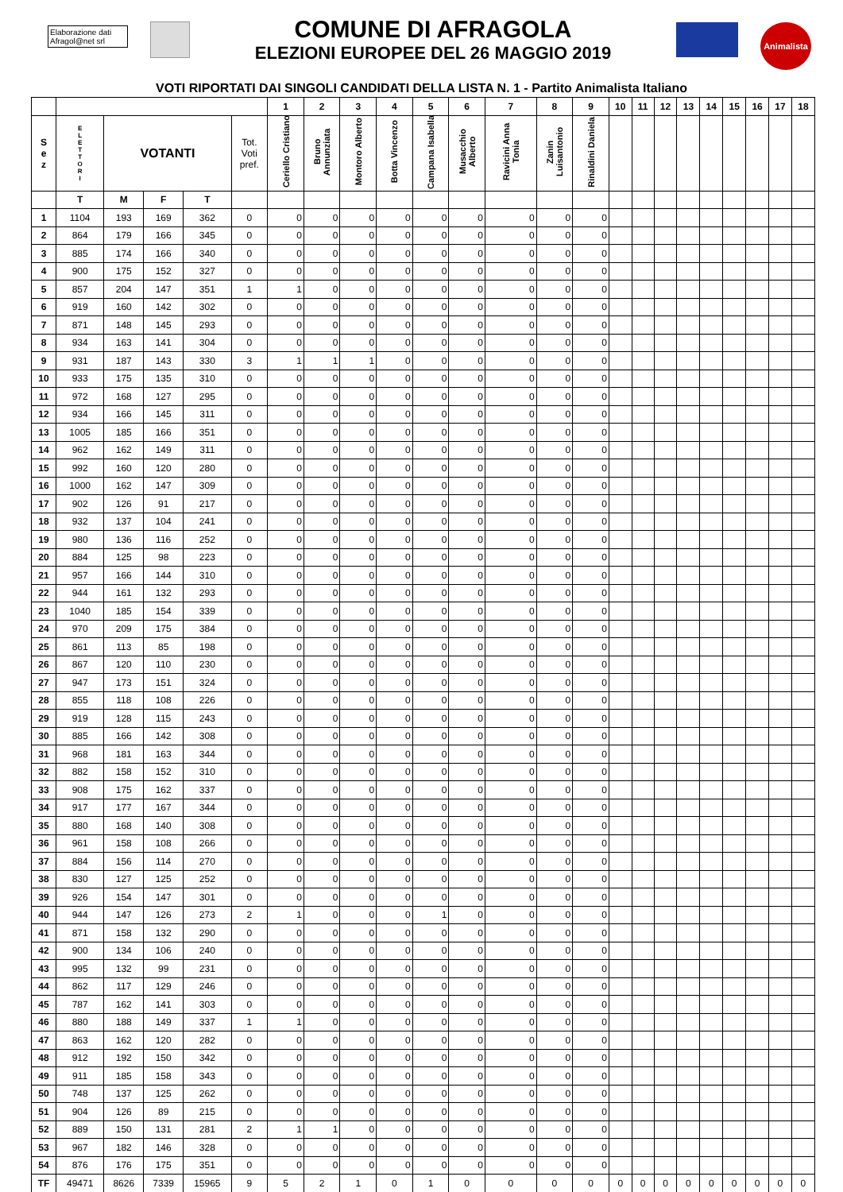Elaborazione dati
Afragol@net srl
COMUNE DI AFRAGOLA
ELEZIONI EUROPEE DEL 26 MAGGIO 2019
Animalista
VOTI RIPORTATI DAI SINGOLI CANDIDATI DELLA LISTA N. 1 - Partito Animalista Italiano
| | | | | | | 1 | 2 | 3 | 4 | 5 | 6 | 7 | 8 | 9 | 10 | 11 | 12 | 13 | 14 | 15 | 16 | 17 | 18 |
| --- | --- | --- | --- | --- | --- | --- | --- | --- | --- | --- | --- | --- | --- | --- | --- | --- | --- | --- | --- | --- | --- | --- | --- |
| S e z | E L E T T O R I | VOTANTI | | | Tot. Voti pref. | Ceriello Cristiano | Bruno Annunziata | Montoro Alberto | Botta Vincenzo | Campana Isabella | Musacchio Alberto | Ravicini Anna Tonia | Zanin Luisantonio | Rinaldini Daniela | | | | | | | | | |
| | T | M | F | T | | | | | | | | | | | | | | | | | | | |
| 1 | 1104 | 193 | 169 | 362 | 0 | 0 | 0 | 0 | 0 | 0 | 0 | 0 | 0 | 0 | | | | | | | | | |
| 2 | 864 | 179 | 166 | 345 | 0 | 0 | 0 | 0 | 0 | 0 | 0 | 0 | 0 | 0 | | | | | | | | | |
| 3 | 885 | 174 | 166 | 340 | 0 | 0 | 0 | 0 | 0 | 0 | 0 | 0 | 0 | 0 | | | | | | | | | |
| 4 | 900 | 175 | 152 | 327 | 0 | 0 | 0 | 0 | 0 | 0 | 0 | 0 | 0 | 0 | | | | | | | | | |
| 5 | 857 | 204 | 147 | 351 | 1 | 1 | 0 | 0 | 0 | 0 | 0 | 0 | 0 | 0 | | | | | | | | | |
| 6 | 919 | 160 | 142 | 302 | 0 | 0 | 0 | 0 | 0 | 0 | 0 | 0 | 0 | 0 | | | | | | | | | |
| 7 | 871 | 148 | 145 | 293 | 0 | 0 | 0 | 0 | 0 | 0 | 0 | 0 | 0 | 0 | | | | | | | | | |
| 8 | 934 | 163 | 141 | 304 | 0 | 0 | 0 | 0 | 0 | 0 | 0 | 0 | 0 | 0 | | | | | | | | | |
| 9 | 931 | 187 | 143 | 330 | 3 | 1 | 1 | 1 | 0 | 0 | 0 | 0 | 0 | 0 | | | | | | | | | |
| 10 | 933 | 175 | 135 | 310 | 0 | 0 | 0 | 0 | 0 | 0 | 0 | 0 | 0 | 0 | | | | | | | | | |
| 11 | 972 | 168 | 127 | 295 | 0 | 0 | 0 | 0 | 0 | 0 | 0 | 0 | 0 | 0 | | | | | | | | | |
| 12 | 934 | 166 | 145 | 311 | 0 | 0 | 0 | 0 | 0 | 0 | 0 | 0 | 0 | 0 | | | | | | | | | |
| 13 | 1005 | 185 | 166 | 351 | 0 | 0 | 0 | 0 | 0 | 0 | 0 | 0 | 0 | 0 | | | | | | | | | |
| 14 | 962 | 162 | 149 | 311 | 0 | 0 | 0 | 0 | 0 | 0 | 0 | 0 | 0 | 0 | | | | | | | | | |
| 15 | 992 | 160 | 120 | 280 | 0 | 0 | 0 | 0 | 0 | 0 | 0 | 0 | 0 | 0 | | | | | | | | | |
| 16 | 1000 | 162 | 147 | 309 | 0 | 0 | 0 | 0 | 0 | 0 | 0 | 0 | 0 | 0 | | | | | | | | | |
| 17 | 902 | 126 | 91 | 217 | 0 | 0 | 0 | 0 | 0 | 0 | 0 | 0 | 0 | 0 | | | | | | | | | |
| 18 | 932 | 137 | 104 | 241 | 0 | 0 | 0 | 0 | 0 | 0 | 0 | 0 | 0 | 0 | | | | | | | | | |
| 19 | 980 | 136 | 116 | 252 | 0 | 0 | 0 | 0 | 0 | 0 | 0 | 0 | 0 | 0 | | | | | | | | | |
| 20 | 884 | 125 | 98 | 223 | 0 | 0 | 0 | 0 | 0 | 0 | 0 | 0 | 0 | 0 | | | | | | | | | |
| 21 | 957 | 166 | 144 | 310 | 0 | 0 | 0 | 0 | 0 | 0 | 0 | 0 | 0 | 0 | | | | | | | | | |
| 22 | 944 | 161 | 132 | 293 | 0 | 0 | 0 | 0 | 0 | 0 | 0 | 0 | 0 | 0 | | | | | | | | | |
| 23 | 1040 | 185 | 154 | 339 | 0 | 0 | 0 | 0 | 0 | 0 | 0 | 0 | 0 | 0 | | | | | | | | | |
| 24 | 970 | 209 | 175 | 384 | 0 | 0 | 0 | 0 | 0 | 0 | 0 | 0 | 0 | 0 | | | | | | | | | |
| 25 | 861 | 113 | 85 | 198 | 0 | 0 | 0 | 0 | 0 | 0 | 0 | 0 | 0 | 0 | | | | | | | | | |
| 26 | 867 | 120 | 110 | 230 | 0 | 0 | 0 | 0 | 0 | 0 | 0 | 0 | 0 | 0 | | | | | | | | | |
| 27 | 947 | 173 | 151 | 324 | 0 | 0 | 0 | 0 | 0 | 0 | 0 | 0 | 0 | 0 | | | | | | | | | |
| 28 | 855 | 118 | 108 | 226 | 0 | 0 | 0 | 0 | 0 | 0 | 0 | 0 | 0 | 0 | | | | | | | | | |
| 29 | 919 | 128 | 115 | 243 | 0 | 0 | 0 | 0 | 0 | 0 | 0 | 0 | 0 | 0 | | | | | | | | | |
| 30 | 885 | 166 | 142 | 308 | 0 | 0 | 0 | 0 | 0 | 0 | 0 | 0 | 0 | 0 | | | | | | | | | |
| 31 | 968 | 181 | 163 | 344 | 0 | 0 | 0 | 0 | 0 | 0 | 0 | 0 | 0 | 0 | | | | | | | | | |
| 32 | 882 | 158 | 152 | 310 | 0 | 0 | 0 | 0 | 0 | 0 | 0 | 0 | 0 | 0 | | | | | | | | | |
| 33 | 908 | 175 | 162 | 337 | 0 | 0 | 0 | 0 | 0 | 0 | 0 | 0 | 0 | 0 | | | | | | | | | |
| 34 | 917 | 177 | 167 | 344 | 0 | 0 | 0 | 0 | 0 | 0 | 0 | 0 | 0 | 0 | | | | | | | | | |
| 35 | 880 | 168 | 140 | 308 | 0 | 0 | 0 | 0 | 0 | 0 | 0 | 0 | 0 | 0 | | | | | | | | | |
| 36 | 961 | 158 | 108 | 266 | 0 | 0 | 0 | 0 | 0 | 0 | 0 | 0 | 0 | 0 | | | | | | | | | |
| 37 | 884 | 156 | 114 | 270 | 0 | 0 | 0 | 0 | 0 | 0 | 0 | 0 | 0 | 0 | | | | | | | | | |
| 38 | 830 | 127 | 125 | 252 | 0 | 0 | 0 | 0 | 0 | 0 | 0 | 0 | 0 | 0 | | | | | | | | | |
| 39 | 926 | 154 | 147 | 301 | 0 | 0 | 0 | 0 | 0 | 0 | 0 | 0 | 0 | 0 | | | | | | | | | |
| 40 | 944 | 147 | 126 | 273 | 2 | 1 | 0 | 0 | 0 | 1 | 0 | 0 | 0 | 0 | | | | | | | | | |
| 41 | 871 | 158 | 132 | 290 | 0 | 0 | 0 | 0 | 0 | 0 | 0 | 0 | 0 | 0 | | | | | | | | | |
| 42 | 900 | 134 | 106 | 240 | 0 | 0 | 0 | 0 | 0 | 0 | 0 | 0 | 0 | 0 | | | | | | | | | |
| 43 | 995 | 132 | 99 | 231 | 0 | 0 | 0 | 0 | 0 | 0 | 0 | 0 | 0 | 0 | | | | | | | | | |
| 44 | 862 | 117 | 129 | 246 | 0 | 0 | 0 | 0 | 0 | 0 | 0 | 0 | 0 | 0 | | | | | | | | | |
| 45 | 787 | 162 | 141 | 303 | 0 | 0 | 0 | 0 | 0 | 0 | 0 | 0 | 0 | 0 | | | | | | | | | |
| 46 | 880 | 188 | 149 | 337 | 1 | 1 | 0 | 0 | 0 | 0 | 0 | 0 | 0 | 0 | | | | | | | | | |
| 47 | 863 | 162 | 120 | 282 | 0 | 0 | 0 | 0 | 0 | 0 | 0 | 0 | 0 | 0 | | | | | | | | | |
| 48 | 912 | 192 | 150 | 342 | 0 | 0 | 0 | 0 | 0 | 0 | 0 | 0 | 0 | 0 | | | | | | | | | |
| 49 | 911 | 185 | 158 | 343 | 0 | 0 | 0 | 0 | 0 | 0 | 0 | 0 | 0 | 0 | | | | | | | | | |
| 50 | 748 | 137 | 125 | 262 | 0 | 0 | 0 | 0 | 0 | 0 | 0 | 0 | 0 | 0 | | | | | | | | | |
| 51 | 904 | 126 | 89 | 215 | 0 | 0 | 0 | 0 | 0 | 0 | 0 | 0 | 0 | 0 | | | | | | | | | |
| 52 | 889 | 150 | 131 | 281 | 2 | 1 | 1 | 0 | 0 | 0 | 0 | 0 | 0 | 0 | | | | | | | | | |
| 53 | 967 | 182 | 146 | 328 | 0 | 0 | 0 | 0 | 0 | 0 | 0 | 0 | 0 | 0 | | | | | | | | | |
| 54 | 876 | 176 | 175 | 351 | 0 | 0 | 0 | 0 | 0 | 0 | 0 | 0 | 0 | 0 | | | | | | | | | |
| TF | 49471 | 8626 | 7339 | 15965 | 9 | 5 | 2 | 1 | 0 | 1 | 0 | 0 | 0 | 0 | 0 | 0 | 0 | 0 | 0 | 0 | 0 | 0 | 0 |